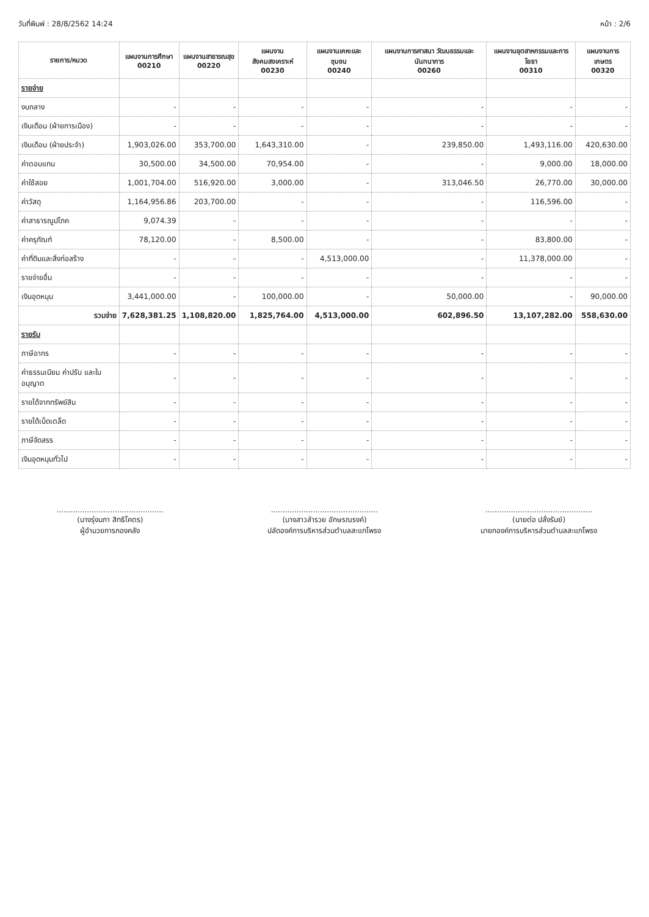วันที่พิมพ์ : 28/8/2562 14:24 หน้า : 2/6
| รายการ/หมวด | แผนงานการศึกษา 00210 | แผนงานสาธารณสุข 00220 | แผนงานสังคมสงเคราะห์ 00230 | แผนงานเคหะและชุมชน 00240 | แผนงานการศาสนา วัฒนธรรมและนันทนาการ 00260 | แผนงานอุตสาหกรรมและการโยธา 00310 | แผนงานการเกษตร 00320 |
| --- | --- | --- | --- | --- | --- | --- | --- |
| รายจ่าย | | | | | | | |
| งบกลาง | - | - | - | - | - | - | - |
| เงินเดือน (ฝ่ายการเมือง) | - | - | - | - | - | - | - |
| เงินเดือน (ฝ่ายประจำ) | 1,903,026.00 | 353,700.00 | 1,643,310.00 | - | 239,850.00 | 1,493,116.00 | 420,630.00 |
| ค่าตอบแทน | 30,500.00 | 34,500.00 | 70,954.00 | - | - | 9,000.00 | 18,000.00 |
| ค่าใช้สอย | 1,001,704.00 | 516,920.00 | 3,000.00 | - | 313,046.50 | 26,770.00 | 30,000.00 |
| ค่าวัสดุ | 1,164,956.86 | 203,700.00 | - | - | - | 116,596.00 | - |
| ค่าสาธารณูปโภค | 9,074.39 | - | - | - | - | - | - |
| ค่าครุภัณฑ์ | 78,120.00 | - | 8,500.00 | - | - | 83,800.00 | - |
| ค่าที่ดินและสิ่งก่อสร้าง | - | - | - | 4,513,000.00 | - | 11,378,000.00 | - |
| รายจ่ายอื่น | - | - | - | - | - | - | - |
| เงินอุดหนุน | 3,441,000.00 | - | 100,000.00 | - | 50,000.00 | - | 90,000.00 |
| รวมจ่าย | 7,628,381.25 | 1,108,820.00 | 1,825,764.00 | 4,513,000.00 | 602,896.50 | 13,107,282.00 | 558,630.00 |
| รายรับ | | | | | | | |
| ภาษีอากร | - | - | - | - | - | - | - |
| ค่าธรรมเนียม ค่าปรับ และใบอนุญาต | - | - | - | - | - | - | - |
| รายได้จากทรัพย์สิน | - | - | - | - | - | - | - |
| รายได้เบ็ดเตล็ด | - | - | - | - | - | - | - |
| ภาษีจัดสรร | - | - | - | - | - | - | - |
| เงินอุดหนุนทั่วไป | - | - | - | - | - | - | - |
..............................................
(นางรุ่งนภา สิทธิโคตร)
ผู้อำนวยการกองคลัง
..............................................
(นางสาวลำรวย อักษรณรงค์)
ปลัดองค์การบริหารส่วนตำบลสะแกโพรง
..............................................
(นายต่อ ปลั่งรัมย์)
นายกองค์การบริหารส่วนตำบลสะแกโพรง